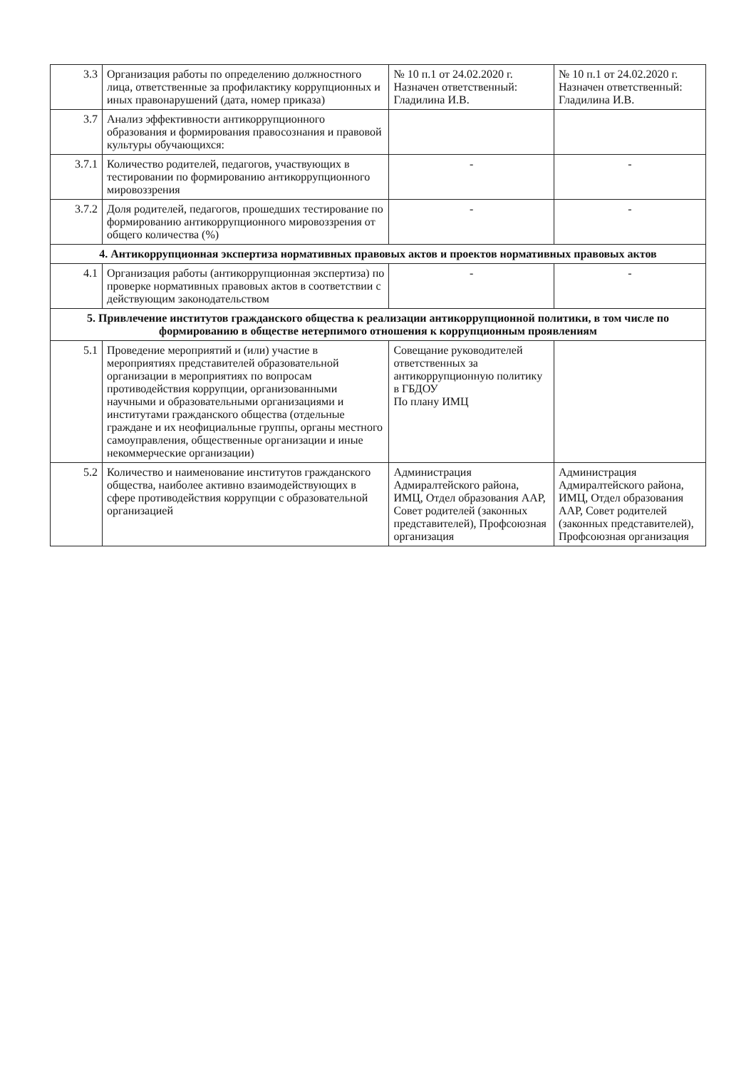| 3.3 | Организация работы по определению должностного лица, ответственные за профилактику коррупционных и иных правонарушений (дата, номер приказа) | № 10 п.1 от 24.02.2020 г. Назначен ответственный: Гладилина И.В. | № 10 п.1 от 24.02.2020 г. Назначен ответственный: Гладилина И.В. |
| 3.7 | Анализ эффективности антикоррупционного образования и формирования правосознания и правовой культуры обучающихся: | | |
| 3.7.1 | Количество родителей, педагогов, участвующих в тестировании по формированию антикоррупционного мировоззрения | - | - |
| 3.7.2 | Доля родителей, педагогов, прошедших тестирование по формированию антикоррупционного мировоззрения от общего количества (%) | - | - |
| 4. Антикоррупционная экспертиза нормативных правовых актов и проектов нормативных правовых актов | | | |
| 4.1 | Организация работы (антикоррупционная экспертиза) по проверке нормативных правовых актов в соответствии с действующим законодательством | - | - |
| 5. Привлечение институтов гражданского общества к реализации антикоррупционной политики, в том числе по формированию в обществе нетерпимого отношения к коррупционным проявлениям | | | |
| 5.1 | Проведение мероприятий и (или) участие в мероприятиях представителей образовательной организации в мероприятиях по вопросам противодействия коррупции, организованными научными и образовательными организациями и институтами гражданского общества (отдельные граждане и их неофициальные группы, органы местного самоуправления, общественные организации и иные некоммерческие организации) | Совещание руководителей ответственных за антикоррупционную политику в ГБДОУ По плану ИМЦ | |
| 5.2 | Количество и наименование институтов гражданского общества, наиболее активно взаимодействующих в сфере противодействия коррупции с образовательной организацией | Администрация Адмиралтейского района, ИМЦ, Отдел образования ААР, Совет родителей (законных представителей), Профсоюзная организация | Администрация Адмиралтейского района, ИМЦ, Отдел образования ААР, Совет родителей (законных представителей), Профсоюзная организация |